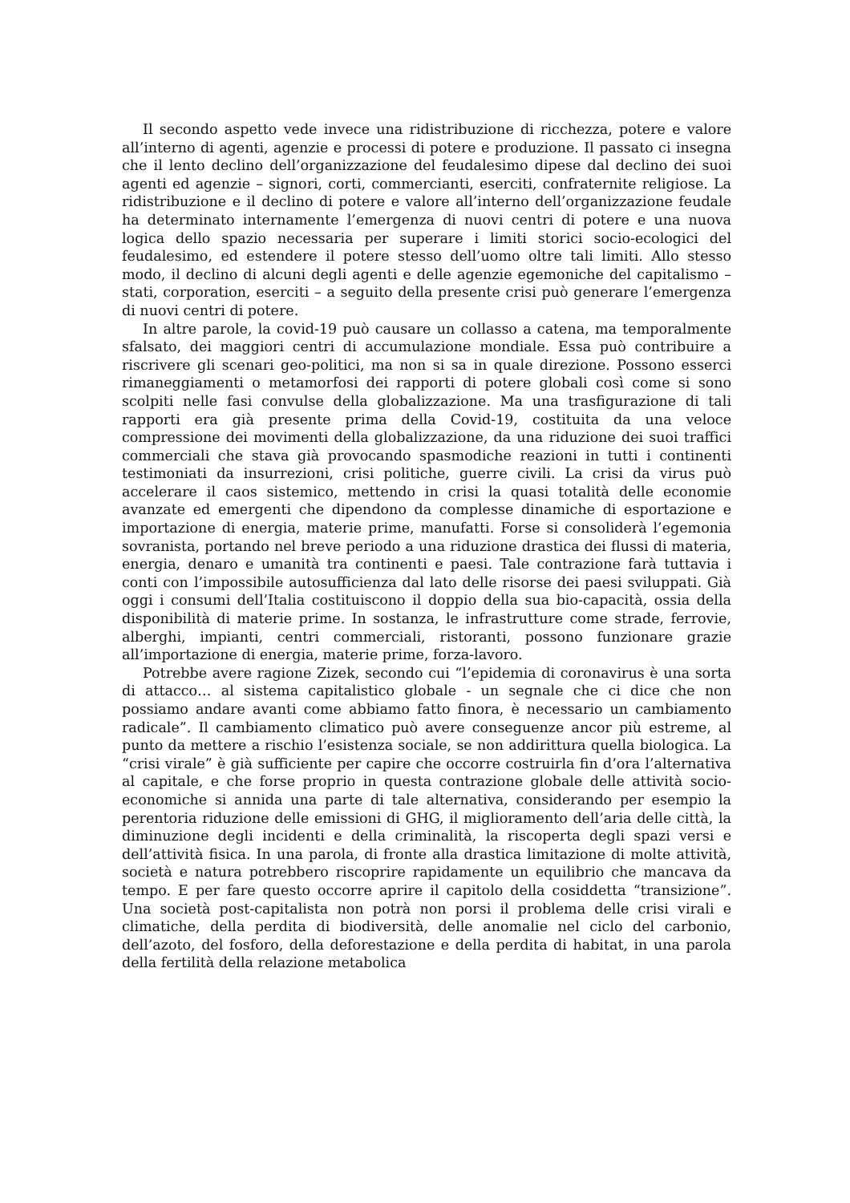Il secondo aspetto vede invece una ridistribuzione di ricchezza, potere e valore all’interno di agenti, agenzie e processi di potere e produzione. Il passato ci insegna che il lento declino dell’organizzazione del feudalesimo dipese dal declino dei suoi agenti ed agenzie – signori, corti, commercianti, eserciti, confraternite religiose. La ridistribuzione e il declino di potere e valore all’interno dell’organizzazione feudale ha determinato internamente l’emergenza di nuovi centri di potere e una nuova logica dello spazio necessaria per superare i limiti storici socio-ecologici del feudalesimo, ed estendere il potere stesso dell’uomo oltre tali limiti. Allo stesso modo, il declino di alcuni degli agenti e delle agenzie egemoniche del capitalismo –stati, corporation, eserciti – a seguito della presente crisi può generare l’emergenza di nuovi centri di potere.
In altre parole, la covid-19 può causare un collasso a catena, ma temporalmente sfalsato, dei maggiori centri di accumulazione mondiale. Essa può contribuire a riscrivere gli scenari geo-politici, ma non si sa in quale direzione. Possono esserci rimaneggiamenti o metamorfosi dei rapporti di potere globali così come si sono scolpiti nelle fasi convulse della globalizzazione. Ma una trasfigurazione di tali rapporti era già presente prima della Covid-19, costituita da una veloce compressione dei movimenti della globalizzazione, da una riduzione dei suoi traffici commerciali che stava già provocando spasmodiche reazioni in tutti i continenti testimoniati da insurrezioni, crisi politiche, guerre civili. La crisi da virus può accelerare il caos sistemico, mettendo in crisi la quasi totalità delle economie avanzate ed emergenti che dipendono da complesse dinamiche di esportazione e importazione di energia, materie prime, manufatti. Forse si consoliderà l’egemonia sovranista, portando nel breve periodo a una riduzione drastica dei flussi di materia, energia, denaro e umanità tra continenti e paesi. Tale contrazione farà tuttavia i conti con l’impossibile autosufficienza dal lato delle risorse dei paesi sviluppati. Già oggi i consumi dell’Italia costituiscono il doppio della sua bio-capacità, ossia della disponibilità di materie prime. In sostanza, le infrastrutture come strade, ferrovie, alberghi, impianti, centri commerciali, ristoranti, possono funzionare grazie all’importazione di energia, materie prime, forza-lavoro.
Potrebbe avere ragione Zizek, secondo cui “l’epidemia di coronavirus è una sorta di attacco… al sistema capitalistico globale - un segnale che ci dice che non possiamo andare avanti come abbiamo fatto finora, è necessario un cambiamento radicale”. Il cambiamento climatico può avere conseguenze ancor più estreme, al punto da mettere a rischio l’esistenza sociale, se non addirittura quella biologica. La “crisi virale” è già sufficiente per capire che occorre costruirla fin d’ora l’alternativa al capitale, e che forse proprio in questa contrazione globale delle attività socio-economiche si annida una parte di tale alternativa, considerando per esempio la perentoria riduzione delle emissioni di GHG, il miglioramento dell’aria delle città, la diminuzione degli incidenti e della criminalità, la riscoperta degli spazi versi e dell’attività fisica. In una parola, di fronte alla drastica limitazione di molte attività, società e natura potrebbero riscoprire rapidamente un equilibrio che mancava da tempo. E per fare questo occorre aprire il capitolo della cosiddetta “transizione”. Una società post-capitalista non potrà non porsi il problema delle crisi virali e climatiche, della perdita di biodiversità, delle anomalie nel ciclo del carbonio, dell’azoto, del fosforo, della deforestazione e della perdita di habitat, in una parola della fertilità della relazione metabolica